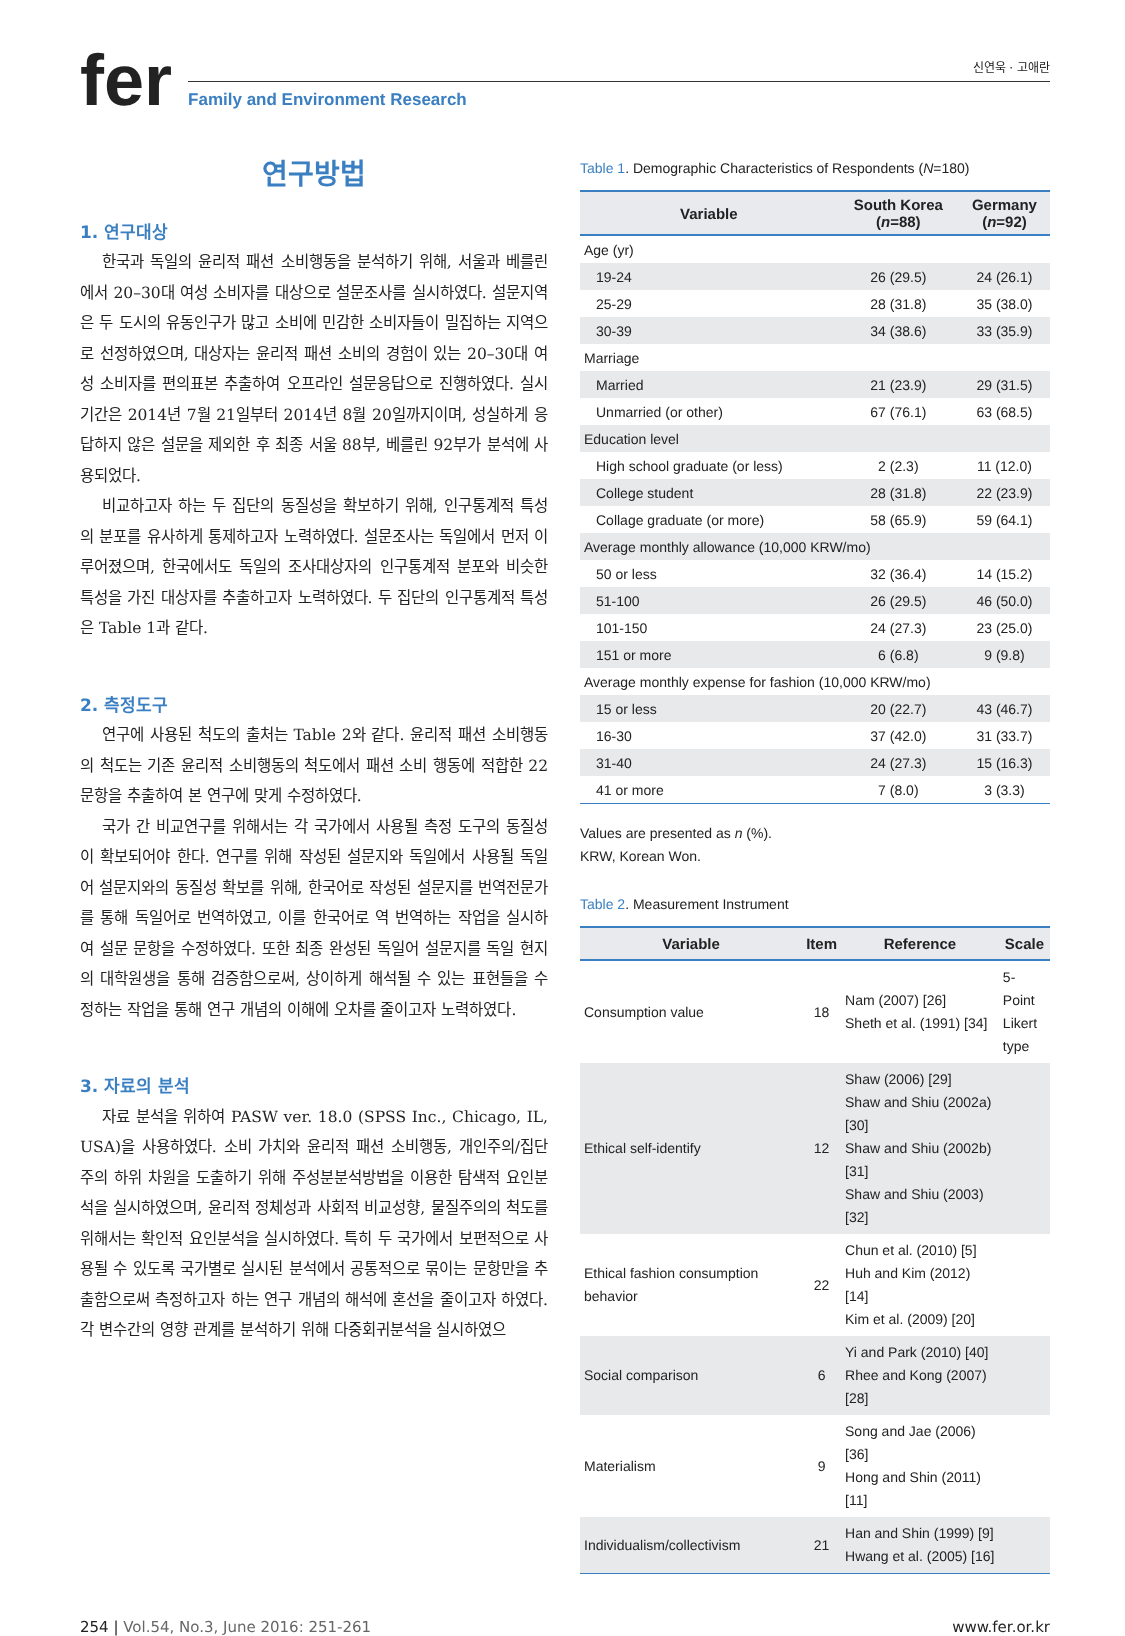fer
신연욱 · 고애란
Family and Environment Research
연구방법
1. 연구대상
한국과 독일의 윤리적 패션 소비행동을 분석하기 위해, 서울과 베를린에서 20–30대 여성 소비자를 대상으로 설문조사를 실시하였다. 설문지역은 두 도시의 유동인구가 많고 소비에 민감한 소비자들이 밀집하는 지역으로 선정하였으며, 대상자는 윤리적 패션 소비의 경험이 있는 20–30대 여성 소비자를 편의표본 추출하여 오프라인 설문응답으로 진행하였다. 실시 기간은 2014년 7월 21일부터 2014년 8월 20일까지이며, 성실하게 응답하지 않은 설문을 제외한 후 최종 서울 88부, 베를린 92부가 분석에 사용되었다.
비교하고자 하는 두 집단의 동질성을 확보하기 위해, 인구통계적 특성의 분포를 유사하게 통제하고자 노력하였다. 설문조사는 독일에서 먼저 이루어졌으며, 한국에서도 독일의 조사대상자의 인구통계적 분포와 비슷한 특성을 가진 대상자를 추출하고자 노력하였다. 두 집단의 인구통계적 특성은 Table 1과 같다.
2. 측정도구
연구에 사용된 척도의 출처는 Table 2와 같다. 윤리적 패션 소비행동의 척도는 기존 윤리적 소비행동의 척도에서 패션 소비 행동에 적합한 22문항을 추출하여 본 연구에 맞게 수정하였다.
국가 간 비교연구를 위해서는 각 국가에서 사용될 측정 도구의 동질성이 확보되어야 한다. 연구를 위해 작성된 설문지와 독일에서 사용될 독일어 설문지와의 동질성 확보를 위해, 한국어로 작성된 설문지를 번역전문가를 통해 독일어로 번역하였고, 이를 한국어로 역 번역하는 작업을 실시하여 설문 문항을 수정하였다. 또한 최종 완성된 독일어 설문지를 독일 현지의 대학원생을 통해 검증함으로써, 상이하게 해석될 수 있는 표현들을 수정하는 작업을 통해 연구 개념의 이해에 오차를 줄이고자 노력하였다.
3. 자료의 분석
자료 분석을 위하여 PASW ver. 18.0 (SPSS Inc., Chicago, IL, USA)을 사용하였다. 소비 가치와 윤리적 패션 소비행동, 개인주의/집단주의 하위 차원을 도출하기 위해 주성분분석방법을 이용한 탐색적 요인분석을 실시하였으며, 윤리적 정체성과 사회적 비교성향, 물질주의의 척도를 위해서는 확인적 요인분석을 실시하였다. 특히 두 국가에서 보편적으로 사용될 수 있도록 국가별로 실시된 분석에서 공통적으로 묶이는 문항만을 추출함으로써 측정하고자 하는 연구 개념의 해석에 혼선을 줄이고자 하였다. 각 변수간의 영향 관계를 분석하기 위해 다중회귀분석을 실시하였으
Table 1. Demographic Characteristics of Respondents (N=180)
| Variable | South Korea ( n =88) | Germany ( n =92) |
| --- | --- | --- |
| Age (yr) | | |
| 19-24 | 26 (29.5) | 24 (26.1) |
| 25-29 | 28 (31.8) | 35 (38.0) |
| 30-39 | 34 (38.6) | 33 (35.9) |
| Marriage | | |
| Married | 21 (23.9) | 29 (31.5) |
| Unmarried (or other) | 67 (76.1) | 63 (68.5) |
| Education level | | |
| High school graduate (or less) | 2 (2.3) | 11 (12.0) |
| College student | 28 (31.8) | 22 (23.9) |
| Collage graduate (or more) | 58 (65.9) | 59 (64.1) |
| Average monthly allowance (10,000 KRW/mo) | | |
| 50 or less | 32 (36.4) | 14 (15.2) |
| 51-100 | 26 (29.5) | 46 (50.0) |
| 101-150 | 24 (27.3) | 23 (25.0) |
| 151 or more | 6 (6.8) | 9 (9.8) |
| Average monthly expense for fashion (10,000 KRW/mo) | | |
| 15 or less | 20 (22.7) | 43 (46.7) |
| 16-30 | 37 (42.0) | 31 (33.7) |
| 31-40 | 24 (27.3) | 15 (16.3) |
| 41 or more | 7 (8.0) | 3 (3.3) |
Values are presented as n (%).
KRW, Korean Won.
Table 2. Measurement Instrument
| Variable | Item | Reference | Scale |
| --- | --- | --- | --- |
| Consumption value | 18 | Nam (2007) [26] Sheth et al. (1991) [34] | 5-Point Likert type |
| Ethical self-identify | 12 | Shaw (2006) [29] Shaw and Shiu (2002a) [30] Shaw and Shiu (2002b) [31] Shaw and Shiu (2003) [32] | |
| Ethical fashion consumption behavior | 22 | Chun et al. (2010) [5] Huh and Kim (2012) [14] Kim et al. (2009) [20] | |
| Social comparison | 6 | Yi and Park (2010) [40] Rhee and Kong (2007) [28] | |
| Materialism | 9 | Song and Jae (2006) [36] Hong and Shin (2011) [11] | |
| Individualism/collectivism | 21 | Han and Shin (1999) [9] Hwang et al. (2005) [16] | |
254 | Vol.54, No.3, June 2016: 251-261 www.fer.or.kr